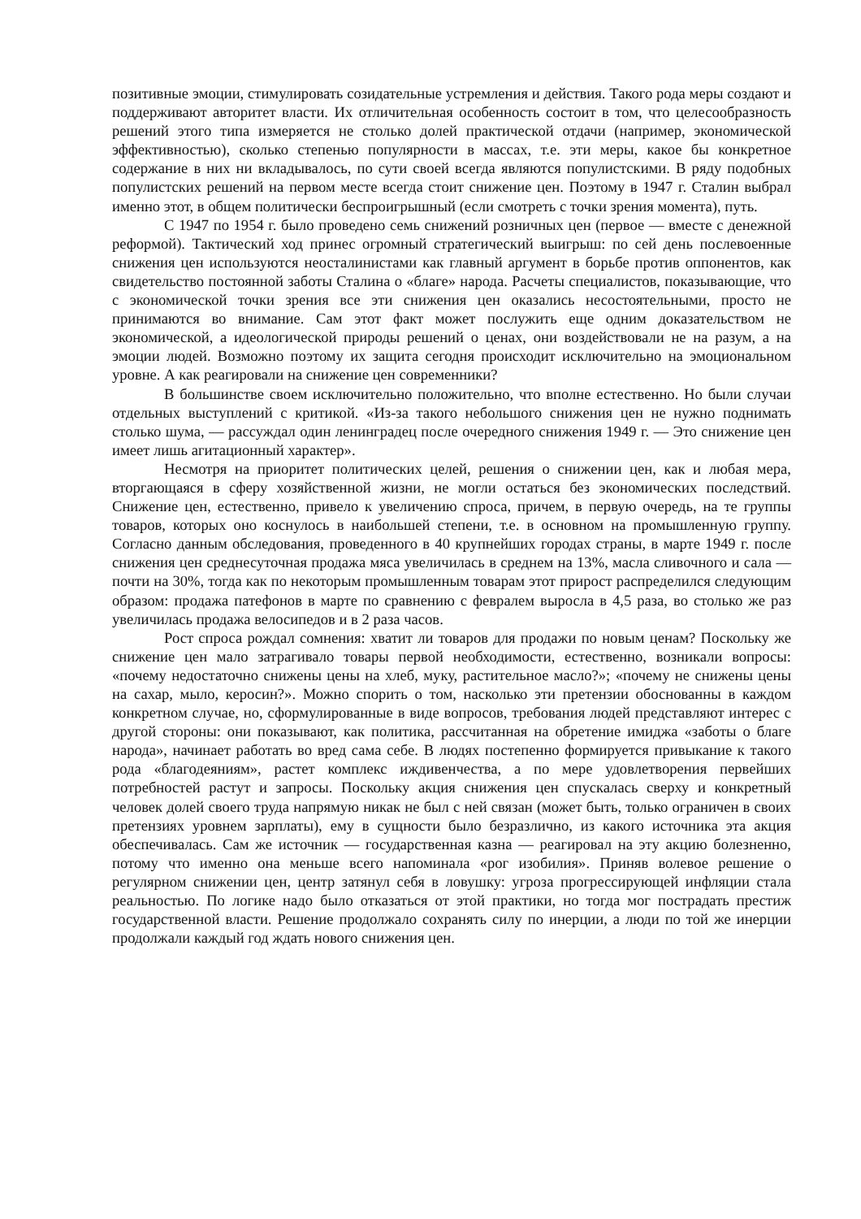позитивные эмоции, стимулировать созидательные устремления и действия. Такого рода меры создают и поддерживают авторитет власти. Их отличительная особенность состоит в том, что целесообразность решений этого типа измеряется не столько долей практической отдачи (например, экономической эффективностью), сколько степенью популярности в массах, т.е. эти меры, какое бы конкретное содержание в них ни вкладывалось, по сути своей всегда являются популистскими. В ряду подобных популистских решений на первом месте всегда стоит снижение цен. Поэтому в 1947 г. Сталин выбрал именно этот, в общем политически беспроигрышный (если смотреть с точки зрения момента), путь.
С 1947 по 1954 г. было проведено семь снижений розничных цен (первое — вместе с денежной реформой). Тактический ход принес огромный стратегический выигрыш: по сей день послевоенные снижения цен используются неосталинистами как главный аргумент в борьбе против оппонентов, как свидетельство постоянной заботы Сталина о «благе» народа. Расчеты специалистов, показывающие, что с экономической точки зрения все эти снижения цен оказались несостоятельными, просто не принимаются во внимание. Сам этот факт может послужить еще одним доказательством не экономической, а идеологической природы решений о ценах, они воздействовали не на разум, а на эмоции людей. Возможно поэтому их защита сегодня происходит исключительно на эмоциональном уровне. А как реагировали на снижение цен современники?
В большинстве своем исключительно положительно, что вполне естественно. Но были случаи отдельных выступлений с критикой. «Из-за такого небольшого снижения цен не нужно поднимать столько шума, — рассуждал один ленинградец после очередного снижения 1949 г. — Это снижение цен имеет лишь агитационный характер».
Несмотря на приоритет политических целей, решения о снижении цен, как и любая мера, вторгающаяся в сферу хозяйственной жизни, не могли остаться без экономических последствий. Снижение цен, естественно, привело к увеличению спроса, причем, в первую очередь, на те группы товаров, которых оно коснулось в наибольшей степени, т.е. в основном на промышленную группу. Согласно данным обследования, проведенного в 40 крупнейших городах страны, в марте 1949 г. после снижения цен среднесуточная продажа мяса увеличилась в среднем на 13%, масла сливочного и сала — почти на 30%, тогда как по некоторым промышленным товарам этот прирост распределился следующим образом: продажа патефонов в марте по сравнению с февралем выросла в 4,5 раза, во столько же раз увеличилась продажа велосипедов и в 2 раза часов.
Рост спроса рождал сомнения: хватит ли товаров для продажи по новым ценам? Поскольку же снижение цен мало затрагивало товары первой необходимости, естественно, возникали вопросы: «почему недостаточно снижены цены на хлеб, муку, растительное масло?»; «почему не снижены цены на сахар, мыло, керосин?». Можно спорить о том, насколько эти претензии обоснованны в каждом конкретном случае, но, сформулированные в виде вопросов, требования людей представляют интерес с другой стороны: они показывают, как политика, рассчитанная на обретение имиджа «заботы о благе народа», начинает работать во вред сама себе. В людях постепенно формируется привыкание к такого рода «благодеяниям», растет комплекс иждивенчества, а по мере удовлетворения первейших потребностей растут и запросы. Поскольку акция снижения цен спускалась сверху и конкретный человек долей своего труда напрямую никак не был с ней связан (может быть, только ограничен в своих претензиях уровнем зарплаты), ему в сущности было безразлично, из какого источника эта акция обеспечивалась. Сам же источник — государственная казна — реагировал на эту акцию болезненно, потому что именно она меньше всего напоминала «рог изобилия». Приняв волевое решение о регулярном снижении цен, центр затянул себя в ловушку: угроза прогрессирующей инфляции стала реальностью. По логике надо было отказаться от этой практики, но тогда мог пострадать престиж государственной власти. Решение продолжало сохранять силу по инерции, а люди по той же инерции продолжали каждый год ждать нового снижения цен.